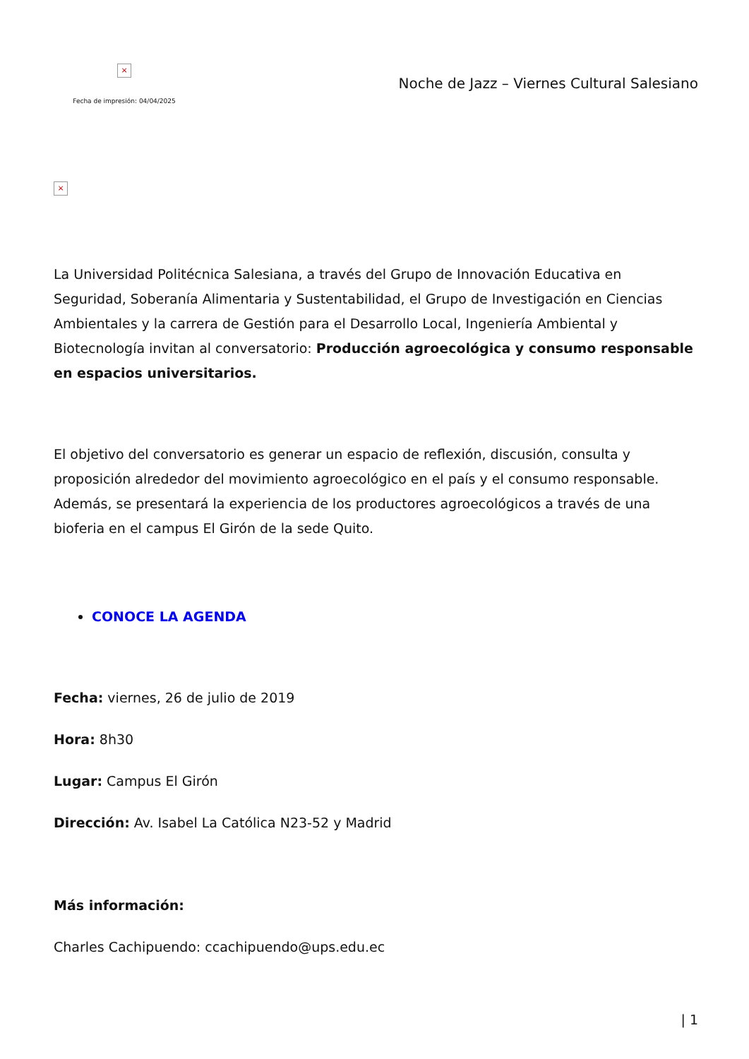×
Fecha de impresión: 04/04/2025
Noche de Jazz – Viernes Cultural Salesiano
×
La Universidad Politécnica Salesiana, a través del Grupo de Innovación Educativa en Seguridad, Soberanía Alimentaria y Sustentabilidad, el Grupo de Investigación en Ciencias Ambientales y la carrera de Gestión para el Desarrollo Local, Ingeniería Ambiental y Biotecnología invitan al conversatorio: Producción agroecológica y consumo responsable en espacios universitarios.
El objetivo del conversatorio es generar un espacio de reflexión, discusión, consulta y proposición alrededor del movimiento agroecológico en el país y el consumo responsable. Además, se presentará la experiencia de los productores agroecológicos a través de una bioferia en el campus El Girón de la sede Quito.
CONOCE LA AGENDA
Fecha: viernes, 26 de julio de 2019
Hora: 8h30
Lugar: Campus El Girón
Dirección: Av. Isabel La Católica N23-52 y Madrid
Más información:
Charles Cachipuendo: ccachipuendo@ups.edu.ec
| 1